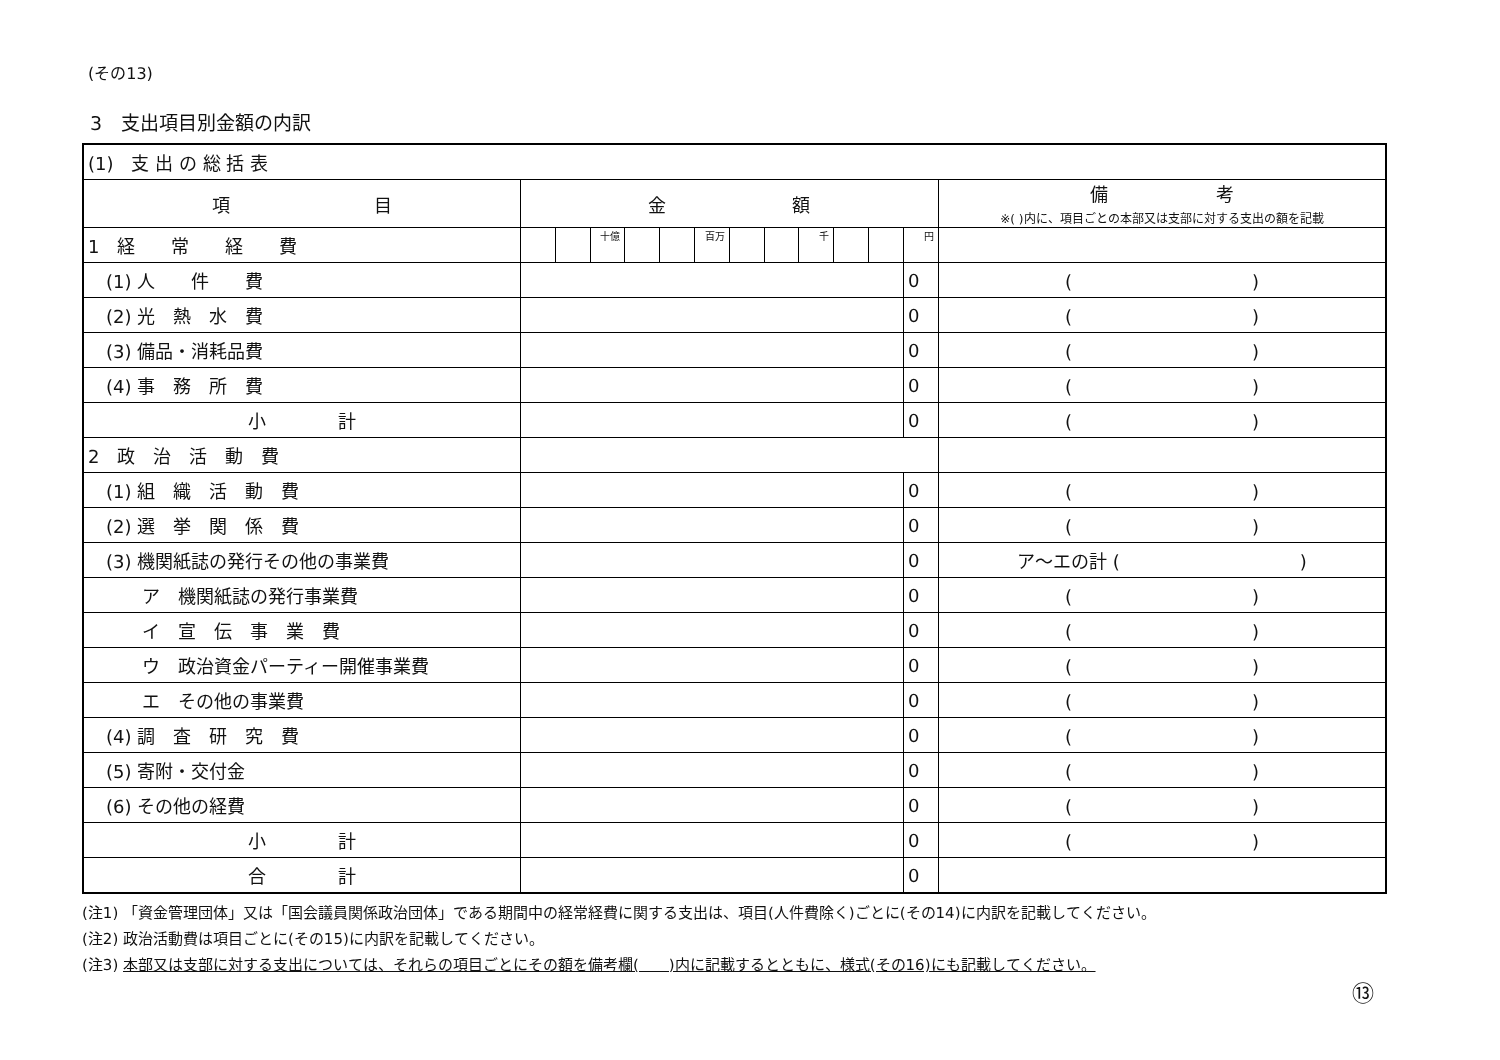(その13)
3　支出項目別金額の内訳
| (1) 支 出 の 総 括 表 | | | | | | | | | | | | | |
| 項 目 | 金 額 | | | | | | | | | | | | 備 考 ※( )内に、項目ごとの本部又は支部に対する支出の額を記載 |
| 1 経 常 経 費 | | | 十億 | | | 百万 | | | 千 | | | 円 | |
| (1) 人 件 費 | | | | | | | | | | | | 0 | ( ) |
| (2) 光 熱 水 費 | | | | | | | | | | | | 0 | ( ) |
| (3) 備品・消耗品費 | | | | | | | | | | | | 0 | ( ) |
| (4) 事 務 所 費 | | | | | | | | | | | | 0 | ( ) |
| 小 計 | | | | | | | | | | | | 0 | ( ) |
| 2 政 治 活 動 費 | | | | | | | | | | | | | |
| (1) 組 織 活 動 費 | | | | | | | | | | | | 0 | ( ) |
| (2) 選 挙 関 係 費 | | | | | | | | | | | | 0 | ( ) |
| (3) 機関紙誌の発行その他の事業費 | | | | | | | | | | | | 0 | ア～エの計 ( ) |
| ア 機関紙誌の発行事業費 | | | | | | | | | | | | 0 | ( ) |
| イ 宣 伝 事 業 費 | | | | | | | | | | | | 0 | ( ) |
| ウ 政治資金パーティー開催事業費 | | | | | | | | | | | | 0 | ( ) |
| エ その他の事業費 | | | | | | | | | | | | 0 | ( ) |
| (4) 調 査 研 究 費 | | | | | | | | | | | | 0 | ( ) |
| (5) 寄附・交付金 | | | | | | | | | | | | 0 | ( ) |
| (6) その他の経費 | | | | | | | | | | | | 0 | ( ) |
| 小 計 | | | | | | | | | | | | 0 | ( ) |
| 合 計 | | | | | | | | | | | | 0 | |
(注1) 「資金管理団体」又は「国会議員関係政治団体」である期間中の経常経費に関する支出は、項目(人件費除く)ごとに(その14)に内訳を記載してください。
(注2) 政治活動費は項目ごとに(その15)に内訳を記載してください。
(注3) 本部又は支部に対する支出については、それらの項目ごとにその額を備考欄(　　)内に記載するとともに、様式(その16)にも記載してください。
⑬